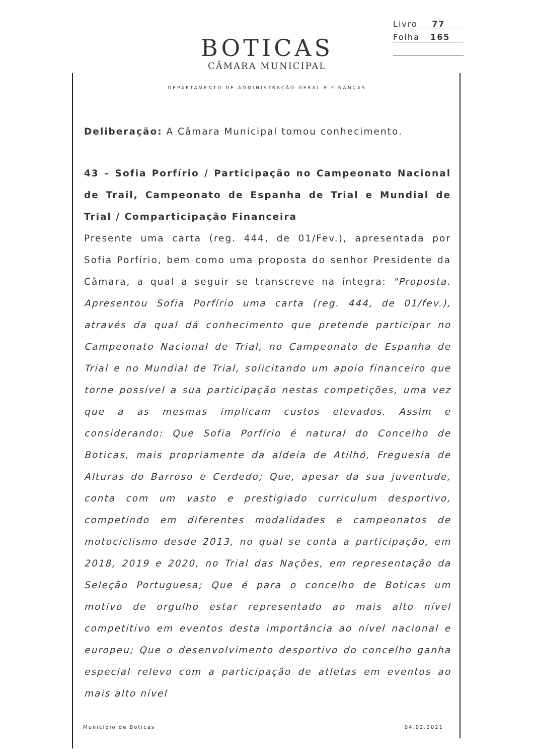Livro 77
Folha 165
BOTICAS
CÂMARA MUNICIPAL
DEPARTAMENTO DE ADMINISTRAÇÃO GERAL E FINANÇAS
Deliberação: A Câmara Municipal tomou conhecimento.
43 – Sofia Porfírio / Participação no Campeonato Nacional de Trail, Campeonato de Espanha de Trial e Mundial de Trial / Comparticipação Financeira
Presente uma carta (reg. 444, de 01/Fev.), apresentada por Sofia Porfírio, bem como uma proposta do senhor Presidente da Câmara, a qual a seguir se transcreve na íntegra: "Proposta. Apresentou Sofia Porfírio uma carta (reg. 444, de 01/fev.), através da qual dá conhecimento que pretende participar no Campeonato Nacional de Trial, no Campeonato de Espanha de Trial e no Mundial de Trial, solicitando um apoio financeiro que torne possível a sua participação nestas competições, uma vez que a as mesmas implicam custos elevados. Assim e considerando: Que Sofia Porfírio é natural do Concelho de Boticas, mais propriamente da aldeia de Atilhó, Freguesia de Alturas do Barroso e Cerdedo; Que, apesar da sua juventude, conta com um vasto e prestigiado curriculum desportivo, competindo em diferentes modalidades e campeonatos de motociclismo desde 2013, no qual se conta a participação, em 2018, 2019 e 2020, no Trial das Nações, em representação da Seleção Portuguesa; Que é para o concelho de Boticas um motivo de orgulho estar representado ao mais alto nível competitivo em eventos desta importância ao nível nacional e europeu; Que o desenvolvimento desportivo do concelho ganha especial relevo com a participação de atletas em eventos ao mais alto nível
Município de Boticas 04.02.2021